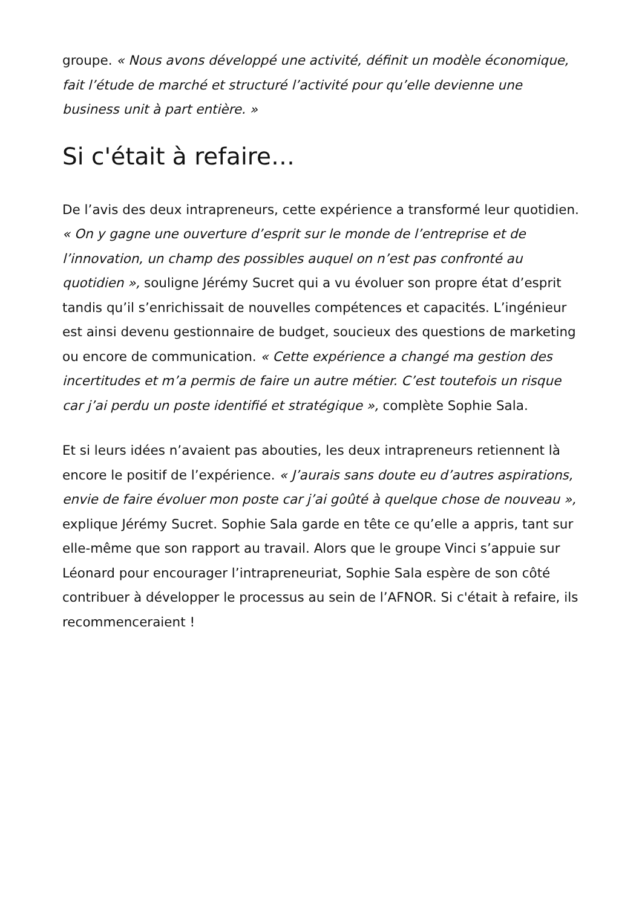groupe. « Nous avons développé une activité, définit un modèle économique, fait l’étude de marché et structuré l’activité pour qu’elle devienne une business unit à part entière. »
Si c'était à refaire…
De l’avis des deux intrapreneurs, cette expérience a transformé leur quotidien. « On y gagne une ouverture d’esprit sur le monde de l’entreprise et de l’innovation, un champ des possibles auquel on n’est pas confronté au quotidien », souligne Jérémy Sucret qui a vu évoluer son propre état d’esprit tandis qu’il s’enrichissait de nouvelles compétences et capacités. L’ingénieur est ainsi devenu gestionnaire de budget, soucieux des questions de marketing ou encore de communication. « Cette expérience a changé ma gestion des incertitudes et m’a permis de faire un autre métier. C’est toutefois un risque car j’ai perdu un poste identifié et stratégique », complète Sophie Sala.
Et si leurs idées n’avaient pas abouties, les deux intrapreneurs retiennent là encore le positif de l’expérience. « J’aurais sans doute eu d’autres aspirations, envie de faire évoluer mon poste car j’ai goûté à quelque chose de nouveau », explique Jérémy Sucret. Sophie Sala garde en tête ce qu’elle a appris, tant sur elle-même que son rapport au travail. Alors que le groupe Vinci s’appuie sur Léonard pour encourager l’intrapreneuriat, Sophie Sala espère de son côté contribuer à développer le processus au sein de l’AFNOR. Si c'était à refaire, ils recommenceraient !